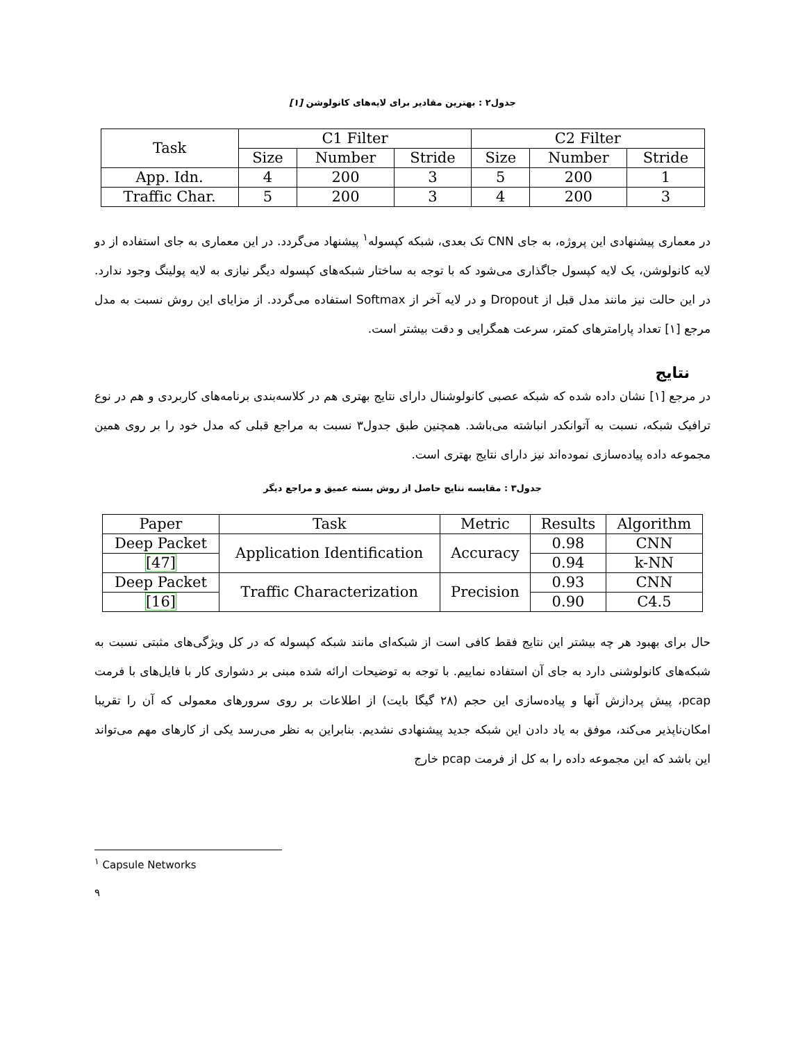جدول۲ : بهترین مقادیر برای لایه‌های کانولوشن [۱]
| Task | C1 Filter | | | C2 Filter | | |
| --- | --- | --- | --- | --- | --- | --- |
| | Size | Number | Stride | Size | Number | Stride |
| App. Idn. | 4 | 200 | 3 | 5 | 200 | 1 |
| Traffic Char. | 5 | 200 | 3 | 4 | 200 | 3 |
در معماری پیشنهادی این پروژه، به جای CNN تک بعدی، شبکه کپسوله<sup>۱</sup> پیشنهاد می‌گردد. در این معماری به جای استفاده از دو لایه کانولوشن، یک لایه کپسول جاگذاری می‌شود که با توجه به ساختار شبکه‌های کپسوله دیگر نیازی به لایه پولینگ وجود ندارد. در این حالت نیز مانند مدل قبل از Dropout و در لایه آخر از Softmax استفاده می‌گردد. از مزایای این روش نسبت به مدل مرجع [۱] تعداد پارامترهای کمتر، سرعت همگرایی و دقت بیشتر است.
نتایج
در مرجع [۱] نشان داده شده که شبکه عصبی کانولوشنال دارای نتایج بهتری هم در کلاسه‌بندی برنامه‌های کاربردی و هم در نوع ترافیک شبکه، نسبت به آتوانکدر انباشته می‌باشد. همچنین طبق جدول۳ نسبت به مراجع قبلی که مدل خود را بر روی همین مجموعه داده پیاده‌سازی نموده‌اند نیز دارای نتایج بهتری است.
جدول۳ : مقایسه نتایج حاصل از روش بسته عمیق و مراجع دیگر
| Paper | Task | Metric | Results | Algorithm |
| --- | --- | --- | --- | --- |
| Deep Packet | Application Identification | Accuracy | 0.98 | CNN |
| [47] | | | 0.94 | k-NN |
| Deep Packet | Traffic Characterization | Precision | 0.93 | CNN |
| [16] | | | 0.90 | C4.5 |
حال برای بهبود هر چه بیشتر این نتایج فقط کافی است از شبکه‌ای مانند شبکه کپسوله که در کل ویژگی‌های مثبتی نسبت به شبکه‌های کانولوشنی دارد به جای آن استفاده نماییم. با توجه به توضیحات ارائه شده مبنی بر دشواری کار با فایل‌های با فرمت pcap، پیش پردازش آنها و پیاده‌سازی این حجم (۲۸ گیگا بایت) از اطلاعات بر روی سرورهای معمولی که آن را تقریبا امکان‌ناپذیر می‌کند، موفق به یاد دادن این شبکه جدید پیشنهادی نشدیم. بنابراین به نظر می‌رسد یکی از کارهای مهم می‌تواند این باشد که این مجموعه داده را به کل از فرمت pcap خارج
<sup>۱</sup> Capsule Networks
۹